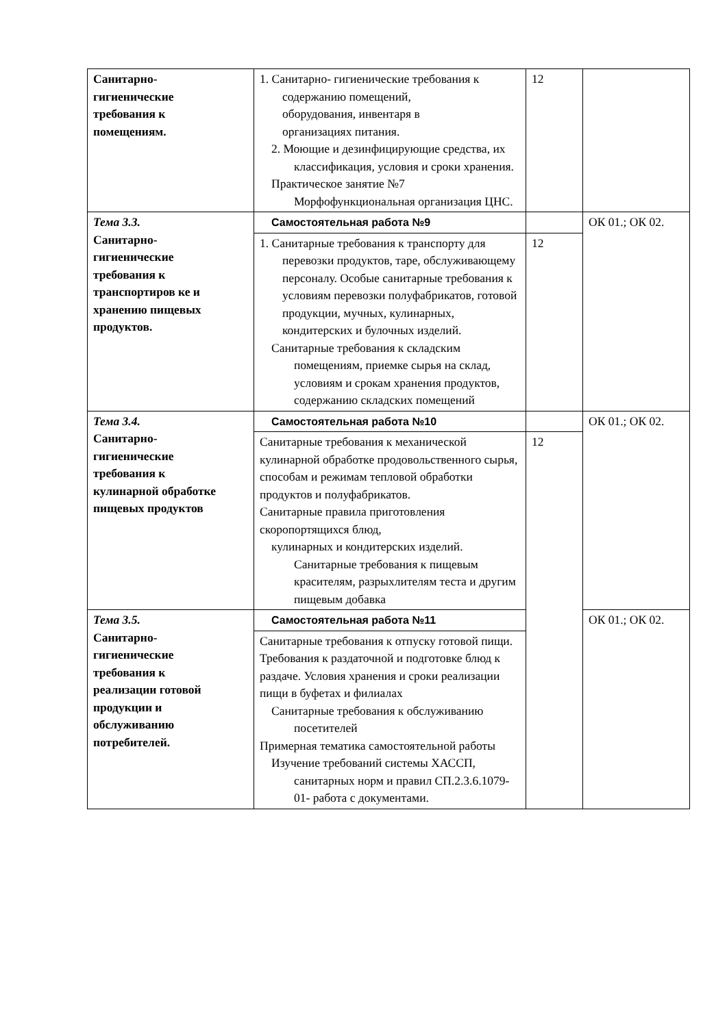| Санитарно- гигиенические требования к помещениям. | 1. Санитарно- гигиенические требования к содержанию помещений, оборудования, инвентаря в организациях питания. 2. Моющие и дезинфицирующие средства, их классификация, условия и сроки хранения. Практическое занятие №7 Морфофункциональная организация ЦНС. | 12 | |
| Тема 3.3. Санитарно- гигиенические требования к транспортиров ке и хранению пищевых продуктов. | Самостоятельная работа №9 | | ОК 01.; ОК 02. |
| | 1. Санитарные требования к транспорту для перевозки продуктов, таре, обслуживающему персоналу. Особые санитарные требования к условиям перевозки полуфабрикатов, готовой продукции, мучных, кулинарных, кондитерских и булочных изделий. Санитарные требования к складским помещениям, приемке сырья на склад, условиям и срокам хранения продуктов, содержанию складских помещений | 12 | |
| Тема 3.4. Санитарно- гигиенические требования к кулинарной обработке пищевых продуктов | Самостоятельная работа №10 | | ОК 01.; ОК 02. |
| | Санитарные требования к механической кулинарной обработке продовольственного сырья, способам и режимам тепловой обработки продуктов и полуфабрикатов. Санитарные правила приготовления скоропортящихся блюд, кулинарных и кондитерских изделий. Санитарные требования к пищевым красителям, разрыхлителям теста и другим пищевым добавка | 12 | |
| Тема 3.5. Санитарно- гигиенические требования к реализации готовой продукции и обслуживанию потребителей. | Самостоятельная работа №11 | | ОК 01.; ОК 02. |
| | Санитарные требования к отпуску готовой пищи. Требования к раздаточной и подготовке блюд к раздаче. Условия хранения и сроки реализации пищи в буфетах и филиалах Санитарные требования к обслуживанию посетителей Примерная тематика самостоятельной работы Изучение требований системы ХАССП, санитарных норм и правил СП.2.3.6.1079-01- работа с документами. | | |